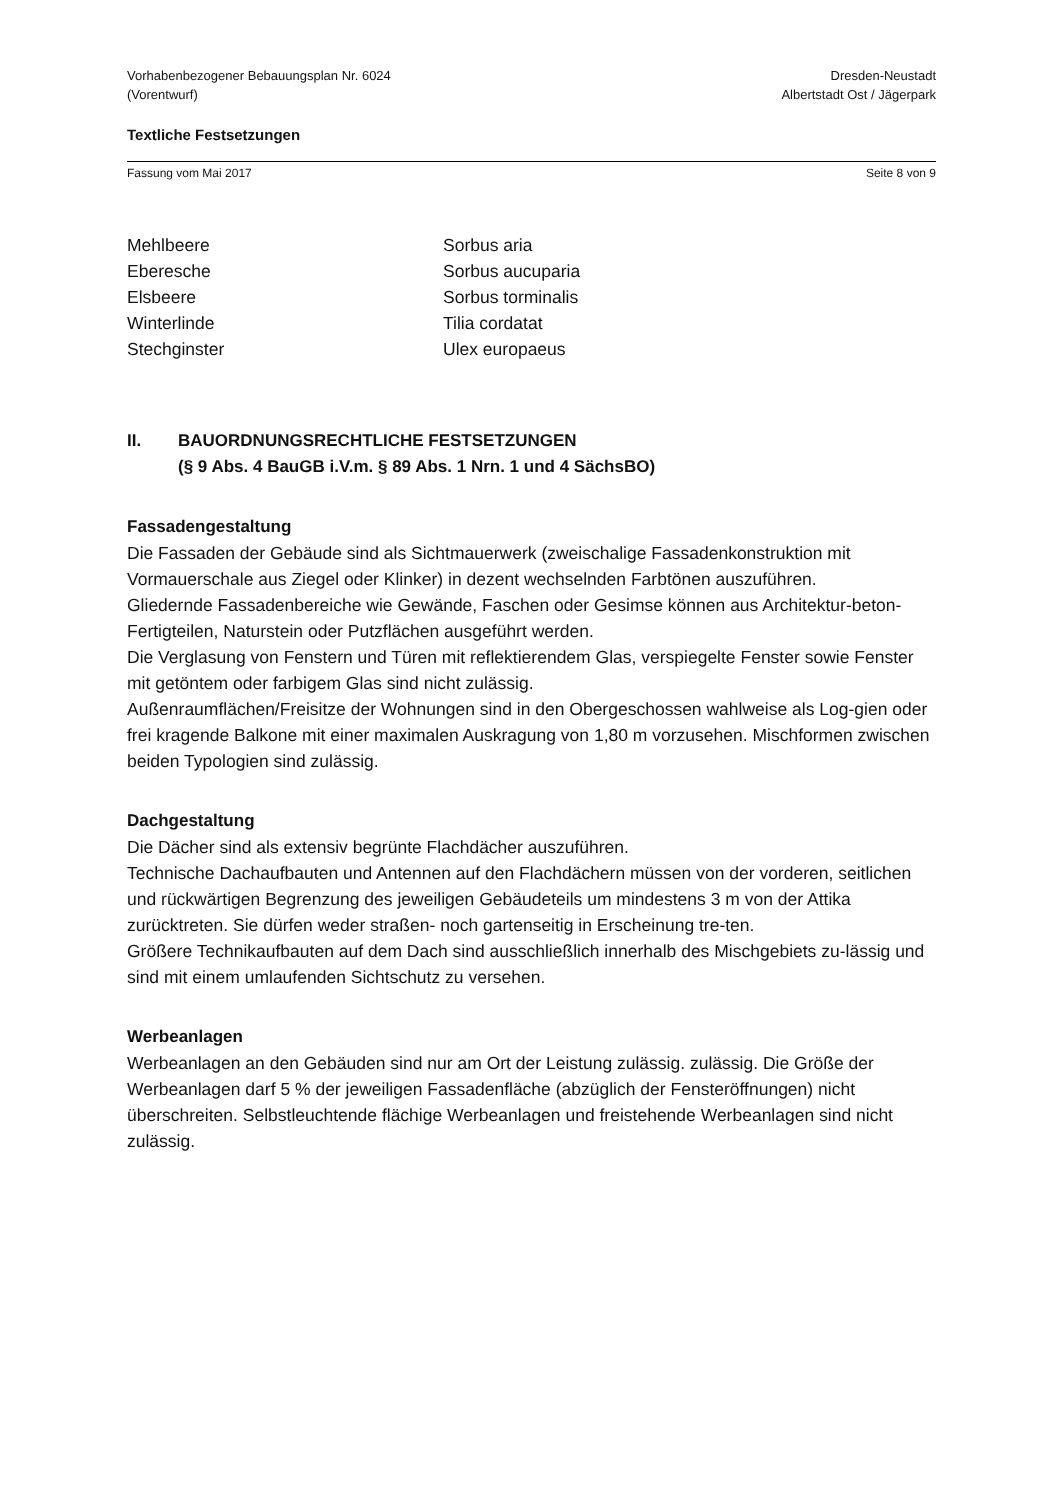Vorhabenbezogener Bebauungsplan Nr. 6024
(Vorentwurf)
Dresden-Neustadt
Albertstadt Ost / Jägerpark
Textliche Festsetzungen
Fassung vom Mai 2017 Seite 8 von 9
| Mehlbeere | Sorbus aria |
| Eberesche | Sorbus aucuparia |
| Elsbeere | Sorbus torminalis |
| Winterlinde | Tilia cordatat |
| Stechginster | Ulex europaeus |
II. BAUORDNUNGSRECHTLICHE FESTSETZUNGEN
(§ 9 Abs. 4 BauGB i.V.m. § 89 Abs. 1 Nrn. 1 und 4 SächsBO)
Fassadengestaltung
Die Fassaden der Gebäude sind als Sichtmauerwerk (zweischalige Fassadenkonstruktion mit Vormauerschale aus Ziegel oder Klinker) in dezent wechselnden Farbtönen auszuführen.
Gliedernde Fassadenbereiche wie Gewände, Faschen oder Gesimse können aus Architektur-beton-Fertigteilen, Naturstein oder Putzflächen ausgeführt werden.
Die Verglasung von Fenstern und Türen mit reflektierendem Glas, verspiegelte Fenster sowie Fenster mit getöntem oder farbigem Glas sind nicht zulässig.
Außenraumflächen/Freisitze der Wohnungen sind in den Obergeschossen wahlweise als Log-gien oder frei kragende Balkone mit einer maximalen Auskragung von 1,80 m vorzusehen. Mischformen zwischen beiden Typologien sind zulässig.
Dachgestaltung
Die Dächer sind als extensiv begrünte Flachdächer auszuführen.
Technische Dachaufbauten und Antennen auf den Flachdächern müssen von der vorderen, seitlichen und rückwärtigen Begrenzung des jeweiligen Gebäudeteils um mindestens 3 m von der Attika zurücktreten. Sie dürfen weder straßen- noch gartenseitig in Erscheinung tre-ten.
Größere Technikaufbauten auf dem Dach sind ausschließlich innerhalb des Mischgebiets zu-lässig und sind mit einem umlaufenden Sichtschutz zu versehen.
Werbeanlagen
Werbeanlagen an den Gebäuden sind nur am Ort der Leistung zulässig. zulässig. Die Größe der Werbeanlagen darf 5 % der jeweiligen Fassadenfläche (abzüglich der Fensteröffnungen) nicht überschreiten. Selbstleuchtende flächige Werbeanlagen und freistehende Werbeanlagen sind nicht zulässig.